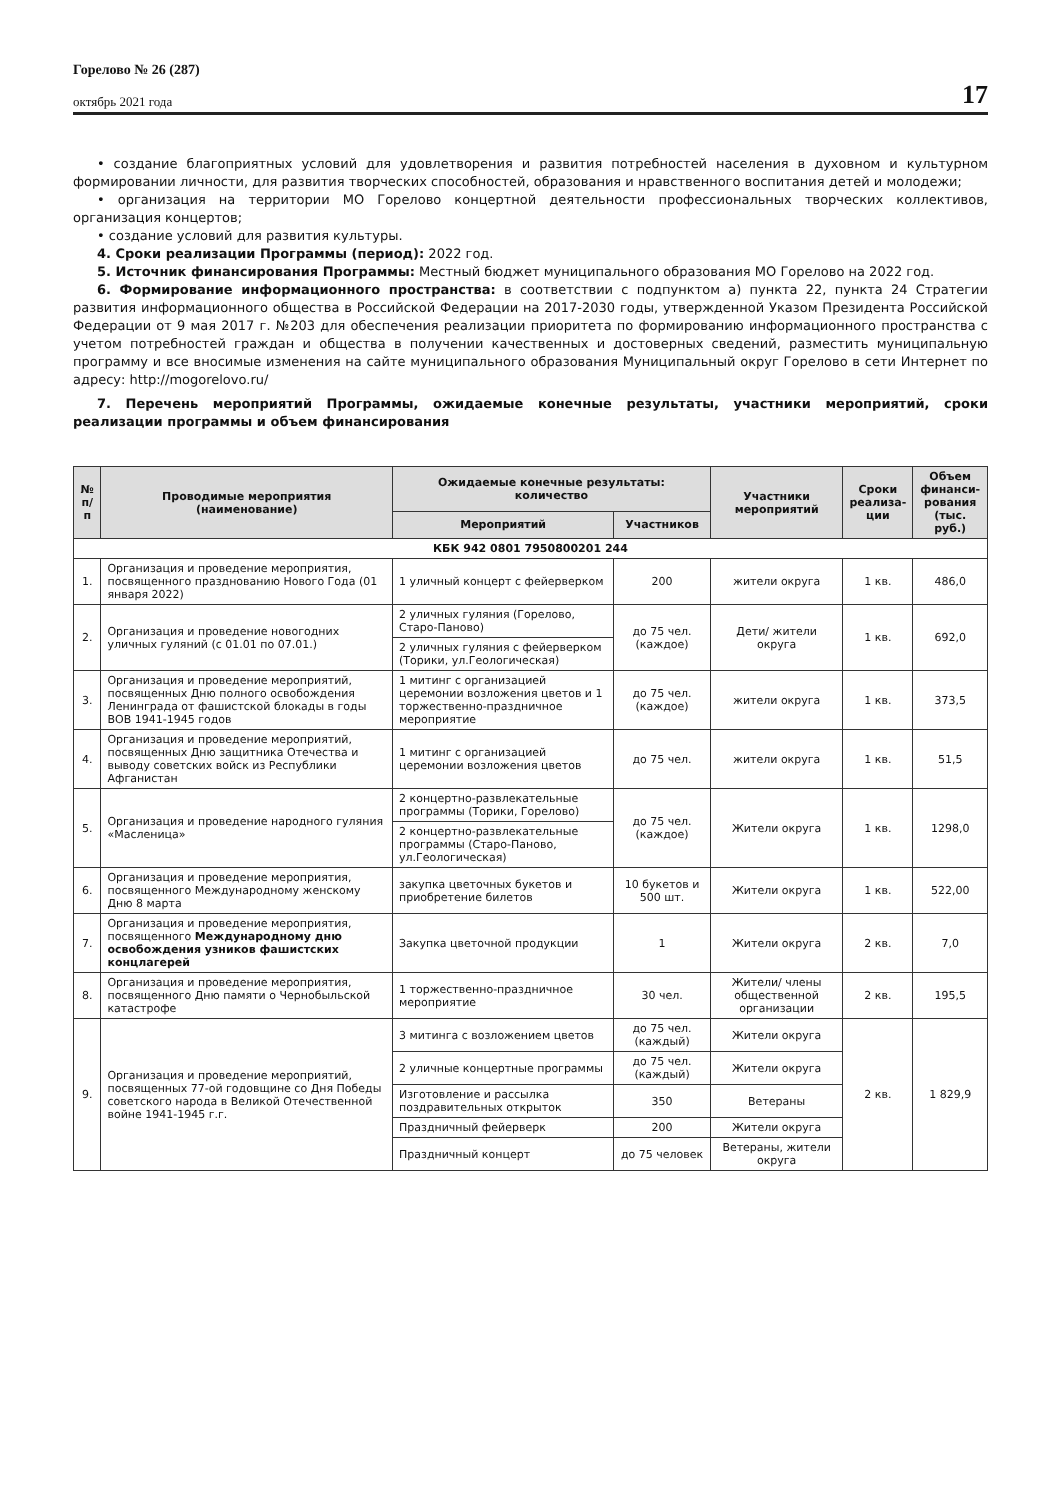Горелово № 26 (287)
октябрь 2021 года
17
• создание благоприятных условий для удовлетворения и развития потребностей населения в духовном и культурном формировании личности, для развития творческих способностей, образования и нравственного воспитания детей и молодежи;
• организация на территории МО Горелово концертной деятельности профессиональных творческих коллективов, организация концертов;
• создание условий для развития культуры.
4. Сроки реализации Программы (период): 2022 год.
5. Источник финансирования Программы: Местный бюджет муниципального образования МО Горелово на 2022 год.
6. Формирование информационного пространства: в соответствии с подпунктом а) пункта 22, пункта 24 Стратегии развития информационного общества в Российской Федерации на 2017-2030 годы, утвержденной Указом Президента Российской Федерации от 9 мая 2017 г. №203 для обеспечения реализации приоритета по формированию информационного пространства с учетом потребностей граждан и общества в получении качественных и достоверных сведений, разместить муниципальную программу и все вносимые изменения на сайте муниципального образования Муниципальный округ Горелово в сети Интернет по адресу: http://mogorelovo.ru/
7. Перечень мероприятий Программы, ожидаемые конечные результаты, участники мероприятий, сроки реализации программы и объем финансирования
| № п/п | Проводимые мероприятия (наименование) | Ожидаемые конечные результаты: количество | | Участники мероприятий | Сроки реализа- ции | Объем финанси- рования (тыс. руб.) |
| --- | --- | --- | --- | --- | --- | --- |
| | | Мероприятий | Участников | | | |
| КБК 942 0801 7950800201 244 | | | | | | |
| 1. | Организация и проведение мероприятия, посвященного празднованию Нового Года (01 января 2022) | 1 уличный концерт с фейерверком | 200 | жители округа | 1 кв. | 486,0 |
| 2. | Организация и проведение новогодних уличных гуляний (с 01.01 по 07.01.) | 2 уличных гуляния (Горелово, Старо-Паново) | до 75 чел. (каждое) | Дети/ жители округа | 1 кв. | 692,0 |
| | | 2 уличных гуляния с фейерверком (Торики, ул.Геологическая) | | | | |
| 3. | Организация и проведение мероприятий, посвященных Дню полного освобождения Ленинграда от фашистской блокады в годы ВОВ 1941-1945 годов | 1 митинг с организацией церемонии возложения цветов и 1 торжественно-праздничное мероприятие | до 75 чел. (каждое) | жители округа | 1 кв. | 373,5 |
| 4. | Организация и проведение мероприятий, посвященных Дню защитника Отечества и выводу советских войск из Республики Афганистан | 1 митинг с организацией церемонии возложения цветов | до 75 чел. | жители округа | 1 кв. | 51,5 |
| 5. | Организация и проведение народного гуляния «Масленица» | 2 концертно-развлекательные программы (Торики, Горелово) | до 75 чел. (каждое) | Жители округа | 1 кв. | 1298,0 |
| | | 2 концертно-развлекательные программы (Старо-Паново, ул.Геологическая) | | | | |
| 6. | Организация и проведение мероприятия, посвященного Международному женскому Дню 8 марта | закупка цветочных букетов и приобретение билетов | 10 букетов и 500 шт. | Жители округа | 1 кв. | 522,00 |
| 7. | Организация и проведение мероприятия, посвященного Международному дню освобождения узников фашистских концлагерей | Закупка цветочной продукции | 1 | Жители округа | 2 кв. | 7,0 |
| 8. | Организация и проведение мероприятия, посвященного Дню памяти о Чернобыльской катастрофе | 1 торжественно-праздничное мероприятие | 30 чел. | Жители/ члены общественной организации | 2 кв. | 195,5 |
| 9. | Организация и проведение мероприятий, посвященных 77-ой годовщине со Дня Победы советского народа в Великой Отечественной войне 1941-1945 г.г. | 3 митинга с возложением цветов | до 75 чел. (каждый) | Жители округа | 2 кв. | 1 829,9 |
| | | 2 уличные концертные программы | до 75 чел. (каждый) | Жители округа | | |
| | | Изготовление и рассылка поздравительных открыток | 350 | Ветераны | | |
| | | Праздничный фейерверк | 200 | Жители округа | | |
| | | Праздничный концерт | до 75 человек | Ветераны, жители округа | | |